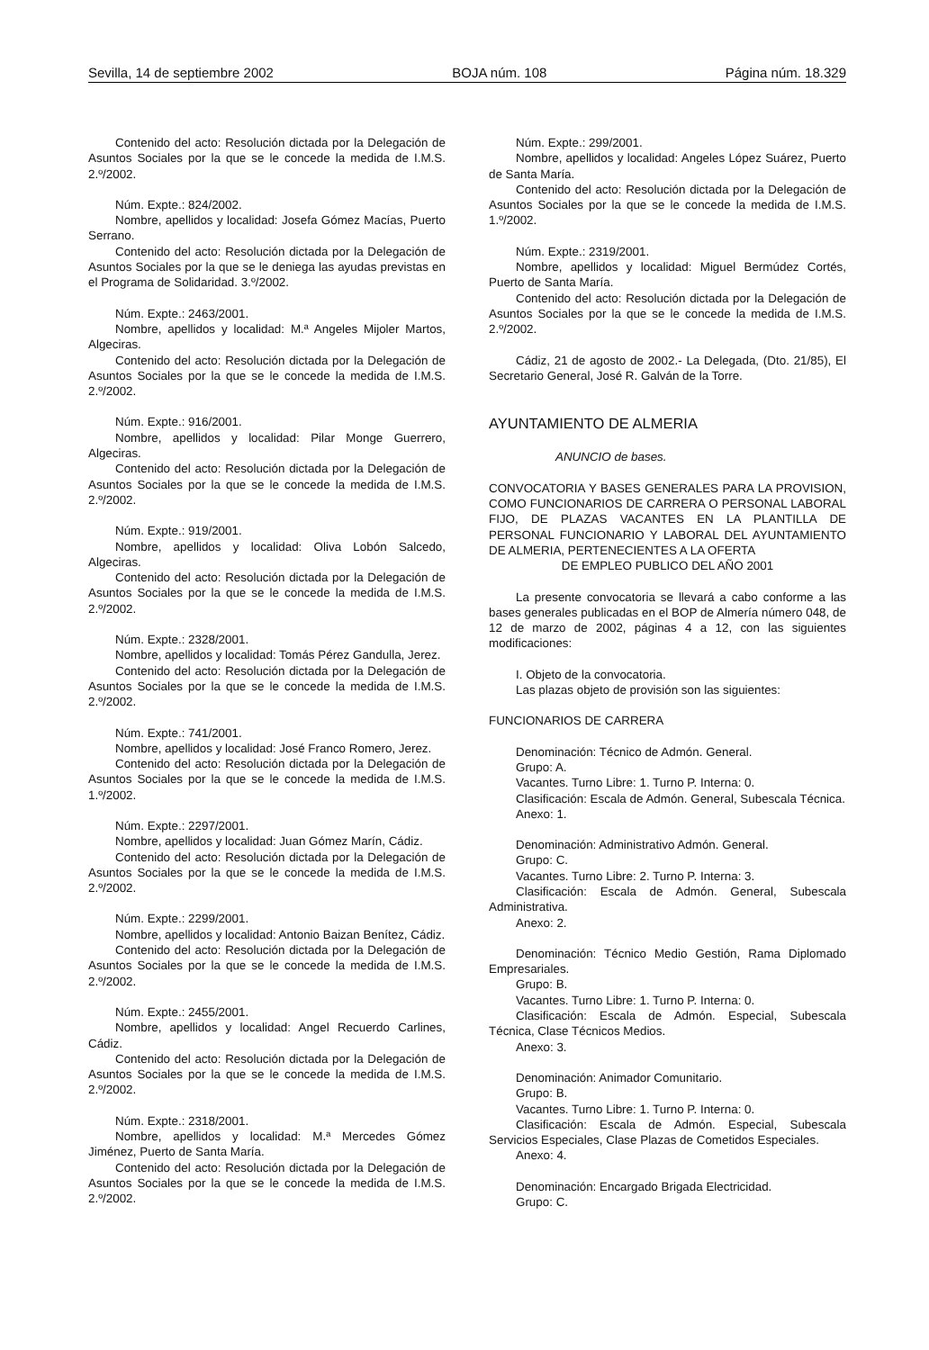Sevilla, 14 de septiembre 2002 BOJA núm. 108 Página núm. 18.329
Contenido del acto: Resolución dictada por la Delegación de Asuntos Sociales por la que se le concede la medida de I.M.S. 2.º/2002.
Núm. Expte.: 824/2002.
Nombre, apellidos y localidad: Josefa Gómez Macías, Puerto Serrano.
Contenido del acto: Resolución dictada por la Delegación de Asuntos Sociales por la que se le deniega las ayudas previstas en el Programa de Solidaridad. 3.º/2002.
Núm. Expte.: 2463/2001.
Nombre, apellidos y localidad: M.ª Angeles Mijoler Martos, Algeciras.
Contenido del acto: Resolución dictada por la Delegación de Asuntos Sociales por la que se le concede la medida de I.M.S. 2.º/2002.
Núm. Expte.: 916/2001.
Nombre, apellidos y localidad: Pilar Monge Guerrero, Algeciras.
Contenido del acto: Resolución dictada por la Delegación de Asuntos Sociales por la que se le concede la medida de I.M.S. 2.º/2002.
Núm. Expte.: 919/2001.
Nombre, apellidos y localidad: Oliva Lobón Salcedo, Algeciras.
Contenido del acto: Resolución dictada por la Delegación de Asuntos Sociales por la que se le concede la medida de I.M.S. 2.º/2002.
Núm. Expte.: 2328/2001.
Nombre, apellidos y localidad: Tomás Pérez Gandulla, Jerez.
Contenido del acto: Resolución dictada por la Delegación de Asuntos Sociales por la que se le concede la medida de I.M.S. 2.º/2002.
Núm. Expte.: 741/2001.
Nombre, apellidos y localidad: José Franco Romero, Jerez.
Contenido del acto: Resolución dictada por la Delegación de Asuntos Sociales por la que se le concede la medida de I.M.S. 1.º/2002.
Núm. Expte.: 2297/2001.
Nombre, apellidos y localidad: Juan Gómez Marín, Cádiz.
Contenido del acto: Resolución dictada por la Delegación de Asuntos Sociales por la que se le concede la medida de I.M.S. 2.º/2002.
Núm. Expte.: 2299/2001.
Nombre, apellidos y localidad: Antonio Baizan Benítez, Cádiz.
Contenido del acto: Resolución dictada por la Delegación de Asuntos Sociales por la que se le concede la medida de I.M.S. 2.º/2002.
Núm. Expte.: 2455/2001.
Nombre, apellidos y localidad: Angel Recuerdo Carlines, Cádiz.
Contenido del acto: Resolución dictada por la Delegación de Asuntos Sociales por la que se le concede la medida de I.M.S. 2.º/2002.
Núm. Expte.: 2318/2001.
Nombre, apellidos y localidad: M.ª Mercedes Gómez Jiménez, Puerto de Santa María.
Contenido del acto: Resolución dictada por la Delegación de Asuntos Sociales por la que se le concede la medida de I.M.S. 2.º/2002.
Núm. Expte.: 299/2001.
Nombre, apellidos y localidad: Angeles López Suárez, Puerto de Santa María.
Contenido del acto: Resolución dictada por la Delegación de Asuntos Sociales por la que se le concede la medida de I.M.S. 1.º/2002.
Núm. Expte.: 2319/2001.
Nombre, apellidos y localidad: Miguel Bermúdez Cortés, Puerto de Santa María.
Contenido del acto: Resolución dictada por la Delegación de Asuntos Sociales por la que se le concede la medida de I.M.S. 2.º/2002.
Cádiz, 21 de agosto de 2002.- La Delegada, (Dto. 21/85), El Secretario General, José R. Galván de la Torre.
AYUNTAMIENTO DE ALMERIA
ANUNCIO de bases.
CONVOCATORIA Y BASES GENERALES PARA LA PROVISION, COMO FUNCIONARIOS DE CARRERA O PERSONAL LABORAL FIJO, DE PLAZAS VACANTES EN LA PLANTILLA DE PERSONAL FUNCIONARIO Y LABORAL DEL AYUNTAMIENTO DE ALMERIA, PERTENECIENTES A LA OFERTA
DE EMPLEO PUBLICO DEL AÑO 2001
La presente convocatoria se llevará a cabo conforme a las bases generales publicadas en el BOP de Almería número 048, de 12 de marzo de 2002, páginas 4 a 12, con las siguientes modificaciones:
I. Objeto de la convocatoria.
Las plazas objeto de provisión son las siguientes:
FUNCIONARIOS DE CARRERA
Denominación: Técnico de Admón. General.
Grupo: A.
Vacantes. Turno Libre: 1. Turno P. Interna: 0.
Clasificación: Escala de Admón. General, Subescala Técnica.
Anexo: 1.
Denominación: Administrativo Admón. General.
Grupo: C.
Vacantes. Turno Libre: 2. Turno P. Interna: 3.
Clasificación: Escala de Admón. General, Subescala Administrativa.
Anexo: 2.
Denominación: Técnico Medio Gestión, Rama Diplomado Empresariales.
Grupo: B.
Vacantes. Turno Libre: 1. Turno P. Interna: 0.
Clasificación: Escala de Admón. Especial, Subescala Técnica, Clase Técnicos Medios.
Anexo: 3.
Denominación: Animador Comunitario.
Grupo: B.
Vacantes. Turno Libre: 1. Turno P. Interna: 0.
Clasificación: Escala de Admón. Especial, Subescala Servicios Especiales, Clase Plazas de Cometidos Especiales.
Anexo: 4.
Denominación: Encargado Brigada Electricidad.
Grupo: C.